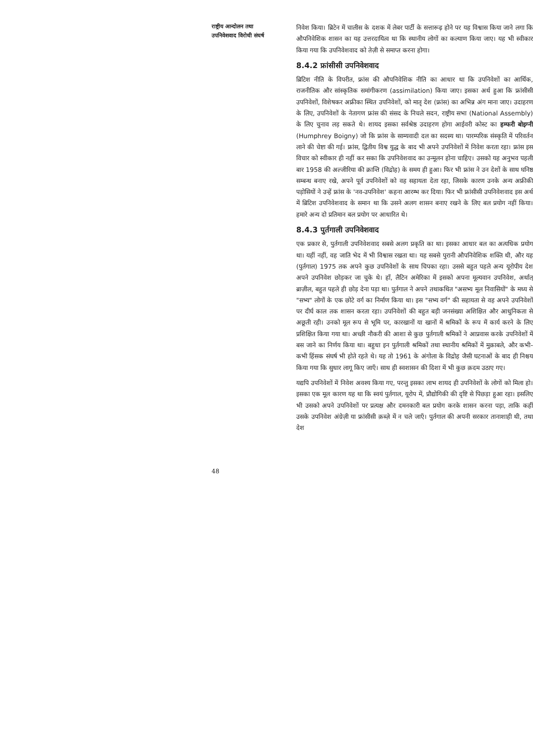राष्ट्रीय आन्दोलन तथा
उपनिवेशवाद विरोधी संघर्ष
48
निवेश किया। ब्रिटेन में चालीस के दशक में लेबर पार्टी के सत्तारूढ़ होने पर यह विश्वास किया जाने लगा कि औपनिवेशिक शासन का यह उत्तरदायित्व था कि स्थानीय लोगों का कल्याण किया जाए। यह भी स्वीकार किया गया कि उपनिवेशवाद को तेज़ी से समाप्त करना होगा।
8.4.2 फ्रांसीसी उपनिवेशवाद
ब्रिटिश नीति के विपरीत, फ्रांस की औपनिवेशिक नीति का आधार था कि उपनिवेशों का आर्थिक, राजनीतिक और सांस्कृतिक समांगीकरण (assimilation) किया जाए। इसका अर्थ हुआ कि फ्रांसीसी उपनिवेशों, विशेषकर अफ्रीका स्थित उपनिवेशों, को मातृ देश (फ्रांस) का अभिन्न अंग माना जाए। उदाहरण के लिए, उपनिवेशों के नेतागण फ्रांस की संसद के निचले सदन, राष्ट्रीय सभा (National Assembly) के लिए चुनाव लड़ सकते थे। शायद इसका सर्वश्रेष्ठ उदाहरण होगा आईवरी कोस्ट का हम्फरी बोइग्नी (Humphrey Boigny) जो कि फ्रांस के साम्यवादी दल का सदस्य था। पारम्परिक संस्कृति में परिवर्तन लाने की चेष्टा की गई। फ्रांस, द्वितीय विश्व युद्ध के बाद भी अपने उपनिवेशों में निवेश करता रहा। फ्रांस इस विचार को स्वीकार ही नहीं कर सका कि उपनिवेशवाद का उन्मूलन होना चाहिए। उसको यह अनुभव पहली बार 1958 की अल्जीरिया की क्रान्ति (विद्रोह) के समय ही हुआ। फिर भी फ्रांस ने उन देशों के साथ घनिष्ठ सम्बन्ध बनाए रखे, अपने पूर्व उपनिवेशों को वह सहायता देता रहा, जिसके कारण उनके अन्य अफ्रीकी पड़ोसियों ने उन्हें फ्रांस के 'नव-उपनिवेश' कहना आरम्भ कर दिया। फिर भी फ्रांसीसी उपनिवेशवाद इस अर्थ में ब्रिटिश उपनिवेशवाद के समान था कि उसने अलग शासन बनाए रखने के लिए बल प्रयोग नहीं किया। हमारे अन्य दो प्रतिमान बल प्रयोग पर आधारित थे।
8.4.3 पुर्तगाली उपनिवेशवाद
एक प्रकार से, पुर्तगाली उपनिवेशवाद सबसे अलग प्रकृति का था। इसका आधार बल का अत्यधिक प्रयोग था। यहीं नहीं, वह जाति भेद में भी विश्वास रखता था। यह सबसे पुरानी औपनिवेशिक शक्ति थी, और यह (पुर्तगाल) 1975 तक अपने कुछ उपनिवेशों के साथ चिपका रहा। उससे बहुत पहले अन्य यूरोपीय देश अपने उपनिवेश छोड़कर जा चुके थे। हाँ, लैटिन अमेरिका में इसको अपना मूल्यवान उपनिवेश, अर्थात् ब्राज़ील, बहुत पहले ही छोड़ देना पड़ा था। पुर्तगाल ने अपने तथाकथित "असभ्य मूल निवासियों" के मध्य से "सभ्य" लोगों के एक छोटे वर्ग का निर्माण किया था। इस "सभ्य वर्ग" की सहायता से वह अपने उपनिवेशों पर दीर्घ काल तक शासन करता रहा। उपनिवेशों की बहुत बड़ी जनसंख्या अशिक्षित और आधुनिकता से अछूती रही। उनको मूल रूप से भूमि पर, कारखानों या खानों में श्रमिकों के रूप में कार्य करने के लिए प्रशिक्षित किया गया था। अच्छी नौकरी की आशा से कुछ पुर्तगाली श्रमिकों ने आप्रवास करके उपनिवेशों में बस जाने का निर्णय किया था। बहुधा इन पुर्तगाली श्रमिकों तथा स्थानीय श्रमिकों में मुक़ाबले, और कभी-कभी हिंसक संघर्ष भी होते रहते थे। यह तो 1961 के अंगोला के विद्रोह जैसी घटनाओं के बाद ही निश्चय किया गया कि सुधार लागू किए जाएँ। साथ ही स्वशासन की दिशा में भी कुछ क़दम उठाए गए।
यद्यपि उपनिवेशों में निवेश अवश्य किया गए, परन्तु इसका लाभ शायद ही उपनिवेशों के लोगों को मिला हो। इसका एक मूल कारण यह था कि स्वयं पुर्तगाल, यूरोप में, प्रौद्योगिकी की दृष्टि से पिछड़ा हुआ रहा। इसलिए भी उसको अपने उपनिवेशों पर प्रत्यक्ष और दमनकारी बल प्रयोग करके शासन करना पड़ा, ताकि कहीं उसके उपनिवेश अंग्रेज़ी या फ्रांसीसी क़ब्ज़े में न चले जाएँ। पुर्तगाल की अपनी सरकार तानाशाही थी, तथा देश